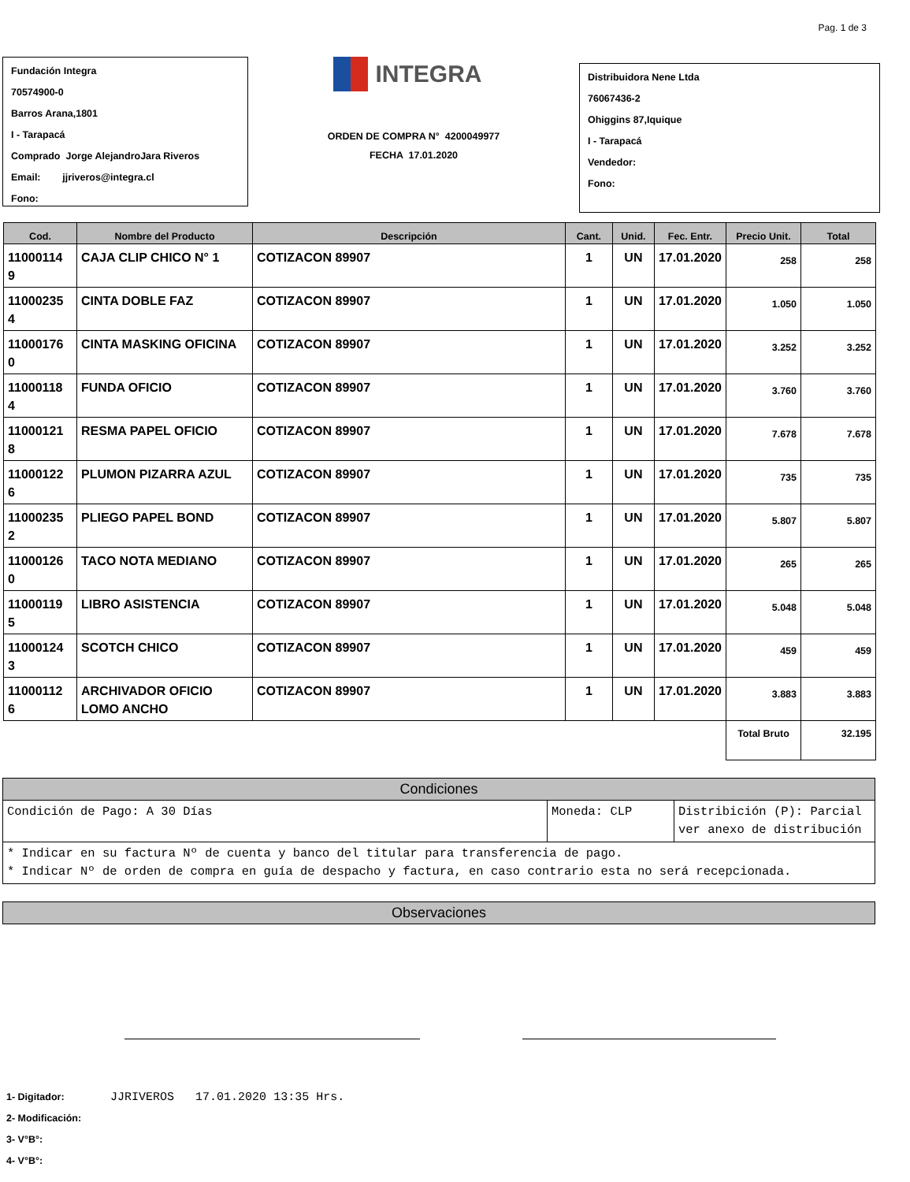Pag. 1 de 3
Fundación Integra
70574900-0
Barros Arana,1801
I - Tarapacá
Comprado Jorge AlejandroJara Riveros
Email: jjriveros@integra.cl
Fono:
INTEGRA
ORDEN DE COMPRA N° 4200049977
FECHA 17.01.2020
Distribuidora Nene Ltda
76067436-2
Ohiggins 87,Iquique
I - Tarapacá
Vendedor:
Fono:
| Cod. | Nombre del Producto | Descripción | Cant. | Unid. | Fec. Entr. | Precio Unit. | Total |
| --- | --- | --- | --- | --- | --- | --- | --- |
| 11000114 9 | CAJA CLIP CHICO N° 1 | COTIZACON 89907 | 1 | UN | 17.01.2020 | 258 | 258 |
| 11000235 4 | CINTA DOBLE FAZ | COTIZACON 89907 | 1 | UN | 17.01.2020 | 1.050 | 1.050 |
| 11000176 0 | CINTA MASKING OFICINA | COTIZACON 89907 | 1 | UN | 17.01.2020 | 3.252 | 3.252 |
| 11000118 4 | FUNDA OFICIO | COTIZACON 89907 | 1 | UN | 17.01.2020 | 3.760 | 3.760 |
| 11000121 8 | RESMA PAPEL OFICIO | COTIZACON 89907 | 1 | UN | 17.01.2020 | 7.678 | 7.678 |
| 11000122 6 | PLUMON PIZARRA AZUL | COTIZACON 89907 | 1 | UN | 17.01.2020 | 735 | 735 |
| 11000235 2 | PLIEGO PAPEL BOND | COTIZACON 89907 | 1 | UN | 17.01.2020 | 5.807 | 5.807 |
| 11000126 0 | TACO NOTA MEDIANO | COTIZACON 89907 | 1 | UN | 17.01.2020 | 265 | 265 |
| 11000119 5 | LIBRO ASISTENCIA | COTIZACON 89907 | 1 | UN | 17.01.2020 | 5.048 | 5.048 |
| 11000124 3 | SCOTCH CHICO | COTIZACON 89907 | 1 | UN | 17.01.2020 | 459 | 459 |
| 11000112 6 | ARCHIVADOR OFICIO LOMO ANCHO | COTIZACON 89907 | 1 | UN | 17.01.2020 | 3.883 | 3.883 |
| | | | | | | Total Bruto | 32.195 |
| Condiciones | | |
| Condición de Pago: A 30 Días | Moneda: CLP | Distribición (P): Parcial ver anexo de distribución |
| * Indicar en su factura Nº de cuenta y banco del titular para transferencia de pago. * Indicar Nº de orden de compra en guía de despacho y factura, en caso contrario esta no será recepcionada. | | |
| Observaciones |
1- Digitador: JJRIVEROS 17.01.2020 13:35 Hrs.
2- Modificación:
3- V°B°:
4- V°B°: